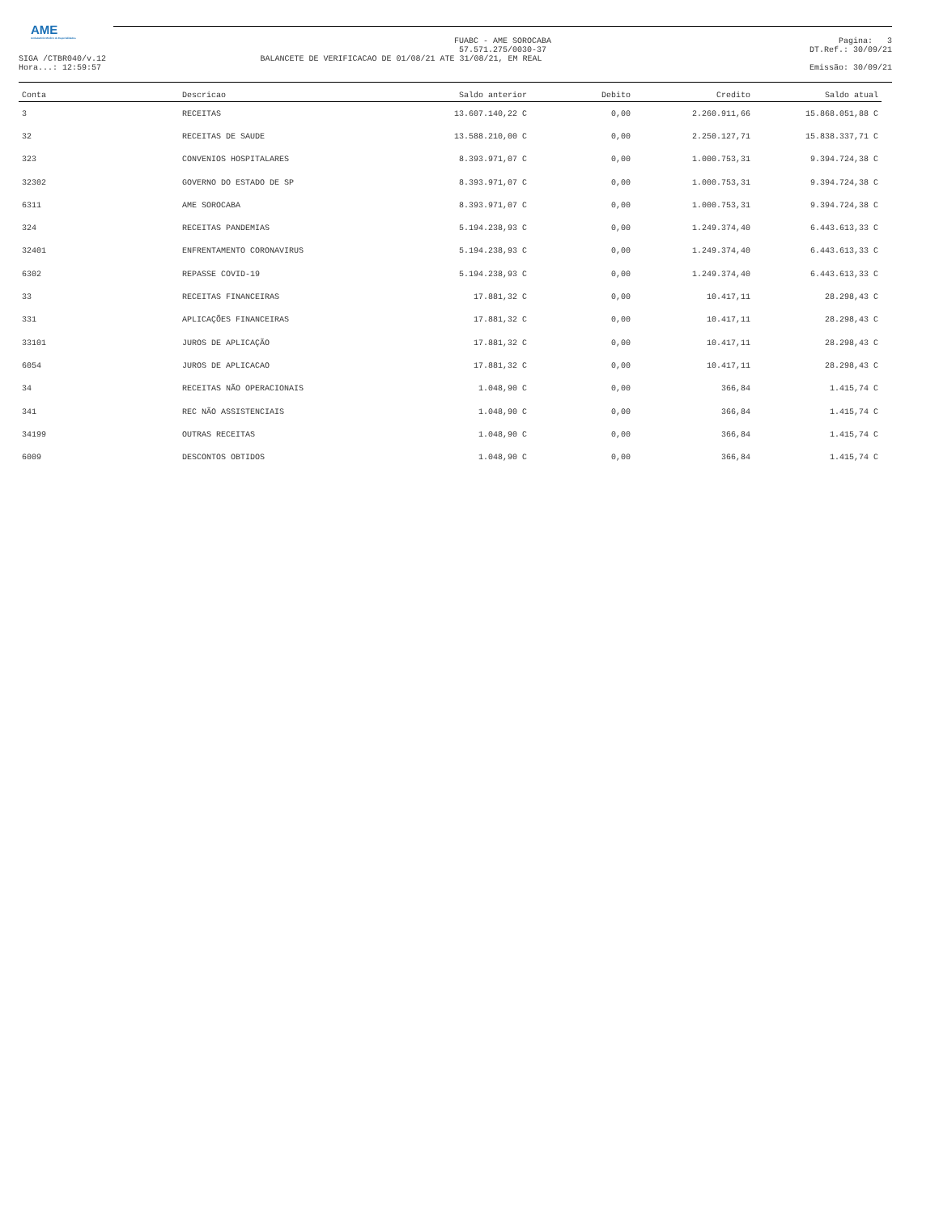AME
Ambulatório Médico de Especialidades
FUABC - AME SOROCABA
57.571.275/0030-37 Pagina: 3
DT.Ref.: 30/09/21
SIGA /CTBR040/v.12
Hora...: 12:59:57 BALANCETE DE VERIFICACAO DE 01/08/21 ATE 31/08/21, EM REAL
Emissão: 30/09/21
| Conta | Descricao | Saldo anterior | Debito | Credito | Saldo atual |
| --- | --- | --- | --- | --- | --- |
| 3 | RECEITAS | 13.607.140,22 C | 0,00 | 2.260.911,66 | 15.868.051,88 C |
| 32 | RECEITAS DE SAUDE | 13.588.210,00 C | 0,00 | 2.250.127,71 | 15.838.337,71 C |
| 323 | CONVENIOS HOSPITALARES | 8.393.971,07 C | 0,00 | 1.000.753,31 | 9.394.724,38 C |
| 32302 | GOVERNO DO ESTADO DE SP | 8.393.971,07 C | 0,00 | 1.000.753,31 | 9.394.724,38 C |
| 6311 | AME SOROCABA | 8.393.971,07 C | 0,00 | 1.000.753,31 | 9.394.724,38 C |
| 324 | RECEITAS PANDEMIAS | 5.194.238,93 C | 0,00 | 1.249.374,40 | 6.443.613,33 C |
| 32401 | ENFRENTAMENTO CORONAVIRUS | 5.194.238,93 C | 0,00 | 1.249.374,40 | 6.443.613,33 C |
| 6302 | REPASSE COVID-19 | 5.194.238,93 C | 0,00 | 1.249.374,40 | 6.443.613,33 C |
| 33 | RECEITAS FINANCEIRAS | 17.881,32 C | 0,00 | 10.417,11 | 28.298,43 C |
| 331 | APLICAÇÕES FINANCEIRAS | 17.881,32 C | 0,00 | 10.417,11 | 28.298,43 C |
| 33101 | JUROS DE APLICAÇÃO | 17.881,32 C | 0,00 | 10.417,11 | 28.298,43 C |
| 6054 | JUROS DE APLICACAO | 17.881,32 C | 0,00 | 10.417,11 | 28.298,43 C |
| 34 | RECEITAS NÃO OPERACIONAIS | 1.048,90 C | 0,00 | 366,84 | 1.415,74 C |
| 341 | REC NÃO ASSISTENCIAIS | 1.048,90 C | 0,00 | 366,84 | 1.415,74 C |
| 34199 | OUTRAS RECEITAS | 1.048,90 C | 0,00 | 366,84 | 1.415,74 C |
| 6009 | DESCONTOS OBTIDOS | 1.048,90 C | 0,00 | 366,84 | 1.415,74 C |